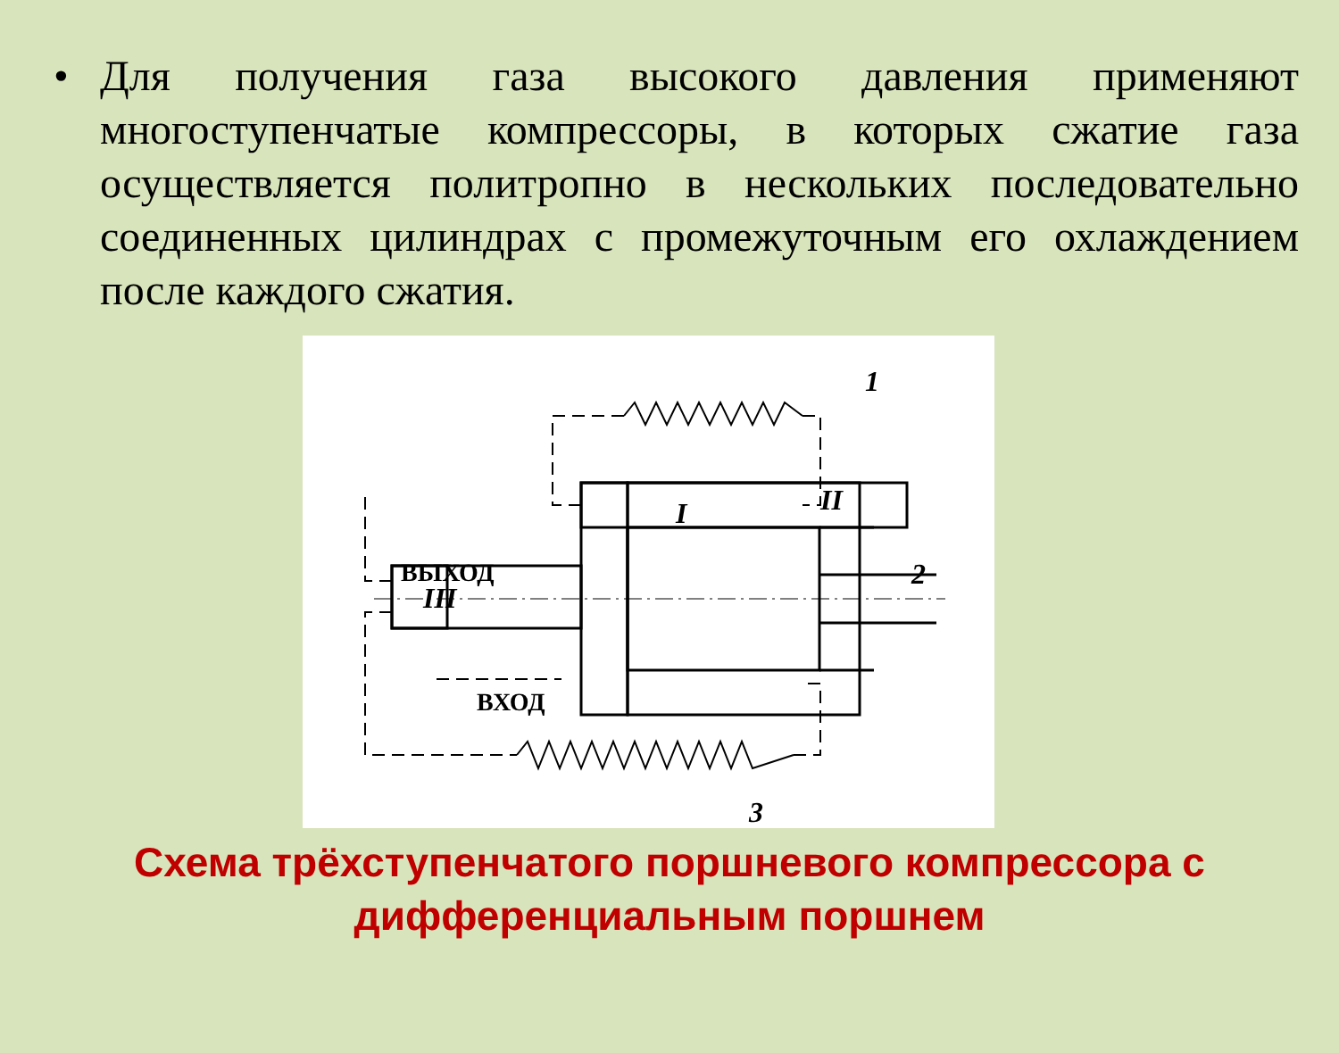• Для получения газа высокого давления применяют многоступенчатые компрессоры, в которых сжатие газа осуществляется политропно в нескольких последовательно соединенных цилиндрах с промежуточным его охлаждением после каждого сжатия.
ВЫХОД
ВХОД
I
II
III
1
2
3
Схема трёхступенчатого поршневого компрессора с дифференциальным поршнем